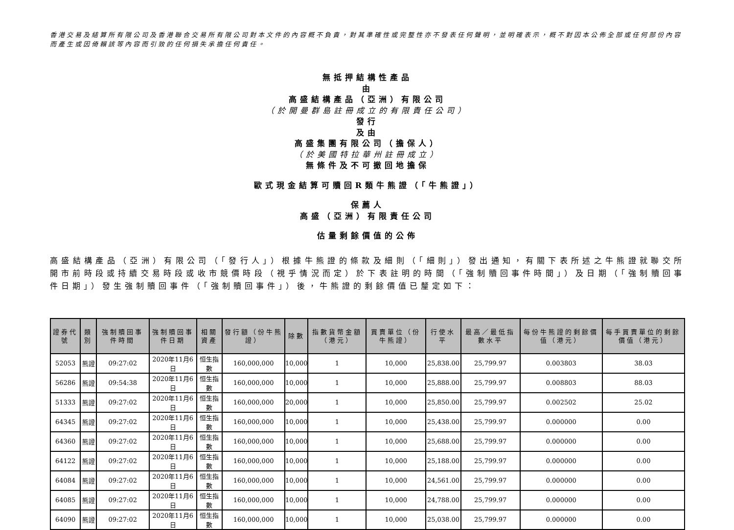香港交易及結算所有限公司及香港聯合交易所有限公司對本文件的內容概不負責，對其準確性或完整性亦不發表任何聲明，並明確表示，概不對因本公佈全部或任何部份內容而產生或因倚賴該等內容而引致的任何損失承擔任何責任。
無抵押結構性產品
由
高盛結構產品（亞洲）有限公司
（於開曼群島註冊成立的有限責任公司）
發行
及由
高盛集團有限公司（擔保人）
（於美國特拉華州註冊成立）
無條件及不可撤回地擔保
歐式現金結算可贖回R類牛熊證（「牛熊證」）
保薦人
高盛（亞洲）有限責任公司
估量剩餘價值的公佈
高盛結構產品（亞洲）有限公司（「發行人」）根據牛熊證的條款及細則（「細則」）發出通知，有關下表所述之牛熊證就聯交所開市前時段或持續交易時段或收市競價時段（視乎情況而定）於下表註明的時間（「強制贖回事件時間」）及日期（「強制贖回事件日期」）發生強制贖回事件（「強制贖回事件」）後，牛熊證的剩餘價值已釐定如下：
| 證券代號 | 類別 | 強制贖回事件時間 | 強制贖回事件日期 | 相關資產 | 發行額（份牛熊證） | 除數 | 指數貨幣金額（港元） | 買賣單位（份牛熊證） | 行使水平 | 最高／最低指數水平 | 每份牛熊證的剩餘價值（港元） | 每手買賣單位的剩餘價值（港元） |
| --- | --- | --- | --- | --- | --- | --- | --- | --- | --- | --- | --- | --- |
| 52053 | 熊證 | 09:27:02 | 2020年11月6日 | 恒生指數 | 160,000,000 | 10,000 | 1 | 10,000 | 25,838.00 | 25,799.97 | 0.003803 | 38.03 |
| 56286 | 熊證 | 09:54:38 | 2020年11月6日 | 恒生指數 | 160,000,000 | 10,000 | 1 | 10,000 | 25,888.00 | 25,799.97 | 0.008803 | 88.03 |
| 51333 | 熊證 | 09:27:02 | 2020年11月6日 | 恒生指數 | 160,000,000 | 20,000 | 1 | 10,000 | 25,850.00 | 25,799.97 | 0.002502 | 25.02 |
| 64345 | 熊證 | 09:27:02 | 2020年11月6日 | 恒生指數 | 160,000,000 | 10,000 | 1 | 10,000 | 25,438.00 | 25,799.97 | 0.000000 | 0.00 |
| 64360 | 熊證 | 09:27:02 | 2020年11月6日 | 恒生指數 | 160,000,000 | 10,000 | 1 | 10,000 | 25,688.00 | 25,799.97 | 0.000000 | 0.00 |
| 64122 | 熊證 | 09:27:02 | 2020年11月6日 | 恒生指數 | 160,000,000 | 10,000 | 1 | 10,000 | 25,188.00 | 25,799.97 | 0.000000 | 0.00 |
| 64084 | 熊證 | 09:27:02 | 2020年11月6日 | 恒生指數 | 160,000,000 | 10,000 | 1 | 10,000 | 24,561.00 | 25,799.97 | 0.000000 | 0.00 |
| 64085 | 熊證 | 09:27:02 | 2020年11月6日 | 恒生指數 | 160,000,000 | 10,000 | 1 | 10,000 | 24,788.00 | 25,799.97 | 0.000000 | 0.00 |
| 64090 | 熊證 | 09:27:02 | 2020年11月6日 | 恒生指數 | 160,000,000 | 10,000 | 1 | 10,000 | 25,038.00 | 25,799.97 | 0.000000 | 0.00 |